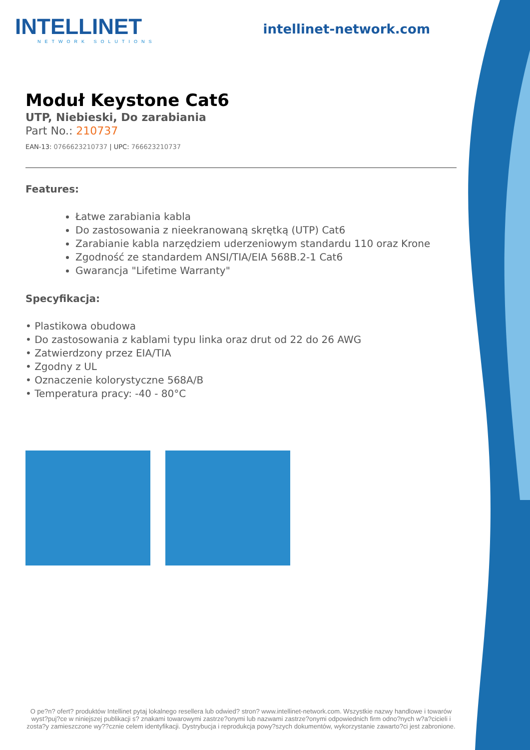INTELLINET
NETWORK SOLUTIONS
intellinet-network.com
Moduł Keystone Cat6
UTP, Niebieski, Do zarabiania
Part No.: 210737
EAN-13: 0766623210737 | UPC: 766623210737
Features:
Łatwe zarabiania kabla
Do zastosowania z nieekranowaną skrętką (UTP) Cat6
Zarabianie kabla narzędziem uderzeniowym standardu 110 oraz Krone
Zgodność ze standardem ANSI/TIA/EIA 568B.2-1 Cat6
Gwarancja "Lifetime Warranty"
Specyfikacja:
• Plastikowa obudowa
• Do zastosowania z kablami typu linka oraz drut od 22 do 26 AWG
• Zatwierdzony przez EIA/TIA
• Zgodny z UL
• Oznaczenie kolorystyczne 568A/B
• Temperatura pracy: -40 - 80°C
O pe?n? ofert? produktów Intellinet pytaj lokalnego resellera lub odwied? stron? www.intellinet-network.com. Wszystkie nazwy handlowe i towarów wyst?puj?ce w niniejszej publikacji s? znakami towarowymi zastrze?onymi lub nazwami zastrze?onymi odpowiednich firm odno?nych w?a?cicieli i zosta?y zamieszczone wy??cznie celem identyfikacji. Dystrybucja i reprodukcja powy?szych dokumentów, wykorzystanie zawarto?ci jest zabronione.